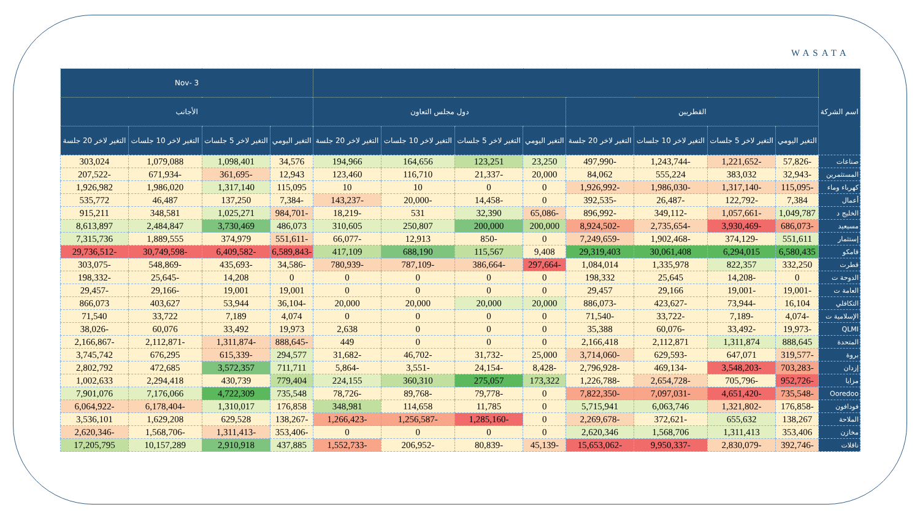WASATA
| اسم الشركة | | | | | | | | | 3 -Nov | | | |
| --- | --- | --- | --- | --- | --- | --- | --- | --- | --- | --- | --- | --- |
| | القطريين | | | | دول مجلس التعاون | | | | الأجانب | | | |
| | التغير اليومي | التغير لاخر 5 جلسات | التغير لاخر 10 جلسات | التغير لاخر 20 جلسة | التغير اليومي | التغير لاخر 5 جلسات | التغير لاخر 10 جلسات | التغير لاخر 20 جلسة | التغير اليومي | التغير لاخر 5 جلسات | التغير لاخر 10 جلسات | التغير لاخر 20 جلسة |
| صناعات | -57,826 | -1,221,652 | -1,243,744 | -497,990 | 23,250 | 123,251 | 164,656 | 194,966 | 34,576 | 1,098,401 | 1,079,088 | 303,024 |
| المستثمرين | -32,943 | 383,032 | 555,224 | 84,062 | 20,000 | -21,337 | 116,710 | 123,460 | 12,943 | -361,695 | -671,934 | -207,522 |
| كهرباء وماء | -115,095 | -1,317,140 | -1,986,030 | -1,926,992 | 0 | 0 | 10 | 10 | 115,095 | 1,317,140 | 1,986,020 | 1,926,982 |
| أعمال | 7,384 | -122,792 | -26,487 | -392,535 | 0 | -14,458 | -20,000 | -143,237 | -7,384 | 137,250 | 46,487 | 535,772 |
| الخليج د | 1,049,787 | -1,057,661 | -349,112 | -896,992 | -65,086 | 32,390 | 531 | -18,219 | -984,701 | 1,025,271 | 348,581 | 915,211 |
| مسيعيد | -686,073 | -3,930,469 | -2,735,654 | -8,924,502 | 200,000 | 200,000 | 250,807 | 310,605 | 486,073 | 3,730,469 | 2,484,847 | 8,613,897 |
| إستثمار | 551,611 | -374,129 | -1,902,468 | -7,249,659 | 0 | -850 | 12,913 | -66,077 | -551,611 | 374,979 | 1,889,555 | 7,315,736 |
| قامكو | 6,580,435 | 6,294,015 | 30,061,408 | 29,319,403 | 9,408 | 115,567 | 688,190 | 417,109 | -6,589,843 | -6,409,582 | -30,749,598 | -29,736,512 |
| قطرت | 332,250 | 822,357 | 1,335,978 | 1,084,014 | -297,664 | -386,664 | -787,109 | -780,939 | -34,586 | -435,693 | -548,869 | -303,075 |
| الدوحة ت | 0 | -14,208 | 25,645 | 198,332 | 0 | 0 | 0 | 0 | 0 | 14,208 | -25,645 | -198,332 |
| العامة ت | -19,001 | -19,001 | 29,166 | 29,457 | 0 | 0 | 0 | 0 | 19,001 | 19,001 | -29,166 | -29,457 |
| التكافلي | 16,104 | -73,944 | -423,627 | -886,073 | 20,000 | 20,000 | 20,000 | 20,000 | -36,104 | 53,944 | 403,627 | 866,073 |
| الإسلامية ت | -4,074 | -7,189 | -33,722 | -71,540 | 0 | 0 | 0 | 0 | 4,074 | 7,189 | 33,722 | 71,540 |
| QLMI | -19,973 | -33,492 | -60,076 | 35,388 | 0 | 0 | 0 | 2,638 | 19,973 | 33,492 | 60,076 | -38,026 |
| المتحدة | 888,645 | 1,311,874 | 2,112,871 | 2,166,418 | 0 | 0 | 0 | 449 | -888,645 | -1,311,874 | -2,112,871 | -2,166,867 |
| بروة | -319,577 | 647,071 | -629,593 | -3,714,060 | 25,000 | -31,732 | -46,702 | -31,682 | 294,577 | -615,339 | 676,295 | 3,745,742 |
| إزدان | -703,283 | -3,548,203 | -469,134 | -2,796,928 | -8,428 | -24,154 | -3,551 | -5,864 | 711,711 | 3,572,357 | 472,685 | 2,802,792 |
| مزايا | -952,726 | -705,796 | -2,654,728 | -1,226,788 | 173,322 | 275,057 | 360,310 | 224,155 | 779,404 | 430,739 | 2,294,418 | 1,002,633 |
| Ooredoo | -735,548 | -4,651,420 | -7,097,031 | -7,822,350 | 0 | -79,778 | -89,768 | -78,726 | 735,548 | 4,722,309 | 7,176,066 | 7,901,076 |
| فودافون | -176,858 | -1,321,802 | 6,063,746 | 5,715,941 | 0 | 11,785 | 114,658 | 348,981 | 176,858 | 1,310,017 | -6,178,404 | -6,064,922 |
| الملاحة | 138,267 | 655,632 | -372,621 | -2,269,678 | 0 | -1,285,160 | -1,256,587 | -1,266,423 | -138,267 | 629,528 | 1,629,208 | 3,536,101 |
| مخازن | 353,406 | 1,311,413 | 1,568,706 | 2,620,346 | 0 | 0 | 0 | 0 | -353,406 | -1,311,413 | -1,568,706 | -2,620,346 |
| ناقلات | -392,746 | -2,830,079 | -9,950,337 | -15,653,062 | -45,139 | -80,839 | -206,952 | -1,552,733 | 437,885 | 2,910,918 | 10,157,289 | 17,205,795 |